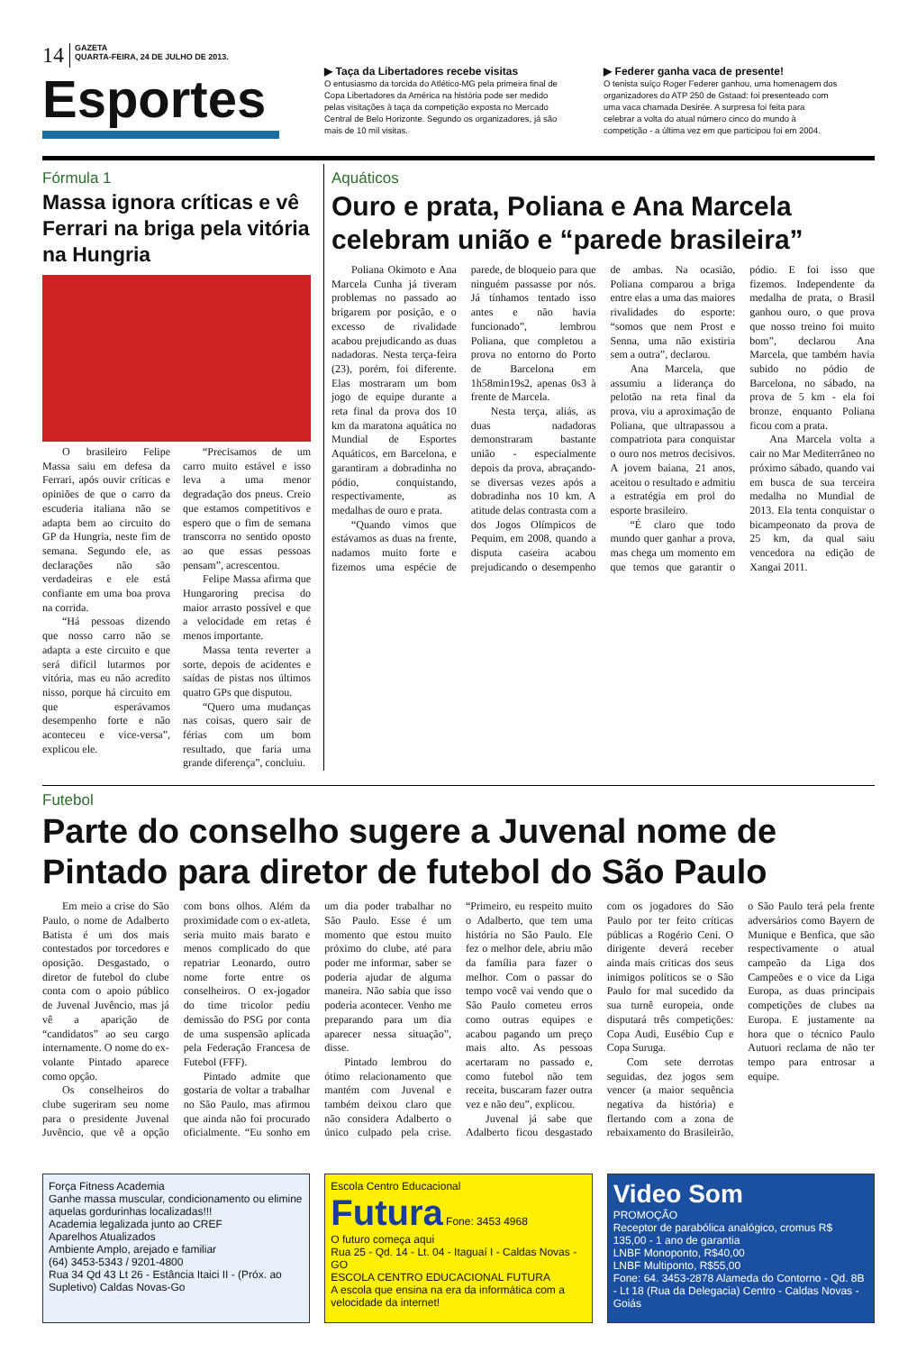14 GAZETA
QUARTA-FEIRA, 24 DE JULHO DE 2013.
Esportes
▶ Taça da Libertadores recebe visitas
O entusiasmo da torcida do Atlético-MG pela primeira final de Copa Libertadores da América na história pode ser medido pelas visitações à taça da competição exposta no Mercado Central de Belo Horizonte. Segundo os organizadores, já são mais de 10 mil visitas.
▶ Federer ganha vaca de presente!
O tenista suíço Roger Federer ganhou, uma homenagem dos organizadores do ATP 250 de Gstaad: foi presenteado com uma vaca chamada Desirée. A surpresa foi feita para celebrar a volta do atual número cinco do mundo à competição - a última vez em que participou foi em 2004.
Fórmula 1
Massa ignora críticas e vê Ferrari na briga pela vitória na Hungria
O brasileiro Felipe Massa saiu em defesa da Ferrari, após ouvir críticas e opiniões de que o carro da escuderia italiana não se adapta bem ao circuito do GP da Hungria, neste fim de semana. Segundo ele, as declarações não são verdadeiras e ele está confiante em uma boa prova na corrida.
“Há pessoas dizendo que nosso carro não se adapta a este circuito e que será difícil lutarmos por vitória, mas eu não acredito nisso, porque há circuito em que esperávamos desempenho forte e não aconteceu e vice-versa”, explicou ele.
“Precisamos de um carro muito estável e isso leva a uma menor degradação dos pneus. Creio que estamos competitivos e espero que o fim de semana transcorra no sentido oposto ao que essas pessoas pensam”, acrescentou.
Felipe Massa afirma que Hungaroring precisa do maior arrasto possível e que a velocidade em retas é menos importante.
Massa tenta reverter a sorte, depois de acidentes e saídas de pistas nos últimos quatro GPs que disputou.
“Quero uma mudanças nas coisas, quero sair de férias com um bom resultado, que faria uma grande diferença”, concluiu.
Aquáticos
Ouro e prata, Poliana e Ana Marcela celebram união e “parede brasileira”
Poliana Okimoto e Ana Marcela Cunha já tiveram problemas no passado ao brigarem por posição, e o excesso de rivalidade acabou prejudicando as duas nadadoras. Nesta terça-feira (23), porém, foi diferente. Elas mostraram um bom jogo de equipe durante a reta final da prova dos 10 km da maratona aquática no Mundial de Esportes Aquáticos, em Barcelona, e garantiram a dobradinha no pódio, conquistando, respectivamente, as medalhas de ouro e prata.
“Quando vimos que estávamos as duas na frente, nadamos muito forte e fizemos uma espécie de parede, de bloqueio para que ninguém passasse por nós. Já tínhamos tentado isso antes e não havia funcionado”, lembrou Poliana, que completou a prova no entorno do Porto de Barcelona em 1h58min19s2, apenas 0s3 à frente de Marcela.
Nesta terça, aliás, as duas nadadoras demonstraram bastante união - especialmente depois da prova, abraçando-se diversas vezes após a dobradinha nos 10 km. A atitude delas contrasta com a dos Jogos Olímpicos de Pequim, em 2008, quando a disputa caseira acabou prejudicando o desempenho de ambas. Na ocasião, Poliana comparou a briga entre elas a uma das maiores rivalidades do esporte: “somos que nem Prost e Senna, uma não existiria sem a outra”, declarou.
Ana Marcela, que assumiu a liderança do pelotão na reta final da prova, viu a aproximação de Poliana, que ultrapassou a compatriota para conquistar o ouro nos metros decisivos. A jovem baiana, 21 anos, aceitou o resultado e admitiu a estratégia em prol do esporte brasileiro.
“É claro que todo mundo quer ganhar a prova, mas chega um momento em que temos que garantir o pódio. E foi isso que fizemos. Independente da medalha de prata, o Brasil ganhou ouro, o que prova que nosso treino foi muito bom”, declarou Ana Marcela, que também havia subido no pódio de Barcelona, no sábado, na prova de 5 km - ela foi bronze, enquanto Poliana ficou com a prata.
Ana Marcela volta a cair no Mar Mediterrâneo no próximo sábado, quando vai em busca de sua terceira medalha no Mundial de 2013. Ela tenta conquistar o bicampeonato da prova de 25 km, da qual saiu vencedora na edição de Xangai 2011.
Futebol
Parte do conselho sugere a Juvenal nome de Pintado para diretor de futebol do São Paulo
Em meio a crise do São Paulo, o nome de Adalberto Batista é um dos mais contestados por torcedores e oposição. Desgastado, o diretor de futebol do clube conta com o apoio público de Juvenal Juvêncio, mas já vê a aparição de “candidatos” ao seu cargo internamente. O nome do ex-volante Pintado aparece como opção.
Os conselheiros do clube sugeriram seu nome para o presidente Juvenal Juvêncio, que vê a opção com bons olhos. Além da proximidade com o ex-atleta, seria muito mais barato e menos complicado do que repatriar Leonardo, outro nome forte entre os conselheiros. O ex-jogador do time tricolor pediu demissão do PSG por conta de uma suspensão aplicada pela Federação Francesa de Futebol (FFF).
Pintado admite que gostaria de voltar a trabalhar no São Paulo, mas afirmou que ainda não foi procurado oficialmente. “Eu sonho em um dia poder trabalhar no São Paulo. Esse é um momento que estou muito próximo do clube, até para poder me informar, saber se poderia ajudar de alguma maneira. Não sabia que isso poderia acontecer. Venho me preparando para um dia aparecer nessa situação”, disse.
Pintado lembrou do ótimo relacionamento que mantém com Juvenal e também deixou claro que não considera Adalberto o único culpado pela crise. “Primeiro, eu respeito muito o Adalberto, que tem uma história no São Paulo. Ele fez o melhor dele, abriu mão da família para fazer o melhor. Com o passar do tempo você vai vendo que o São Paulo cometeu erros como outras equipes e acabou pagando um preço mais alto. As pessoas acertaram no passado e, como futebol não tem receita, buscaram fazer outra vez e não deu”, explicou.
Juvenal já sabe que Adalberto ficou desgastado com os jogadores do São Paulo por ter feito críticas públicas a Rogério Ceni. O dirigente deverá receber ainda mais criticas dos seus inimigos políticos se o São Paulo for mal sucedido da sua turnê europeia, onde disputará três competições: Copa Audi, Eusébio Cup e Copa Suruga.
Com sete derrotas seguidas, dez jogos sem vencer (a maior sequência negativa da história) e flertando com a zona de rebaixamento do Brasileirão, o São Paulo terá pela frente adversários como Bayern de Munique e Benfica, que são respectivamente o atual campeão da Liga dos Campeões e o vice da Liga Europa, as duas principais competições de clubes na Europa. E justamente na hora que o técnico Paulo Autuori reclama de não ter tempo para entrosar a equipe.
Força Fitness Academia
Ganhe massa muscular, condicionamento ou elimine aquelas gordurinhas localizadas!!!
Academia legalizada junto ao CREF
Aparelhos Atualizados
Ambiente Amplo, arejado e familiar
(64) 3453-5343 / 9201-4800
Rua 34 Qd 43 Lt 26 - Estância Itaici II - (Próx. ao Supletivo) Caldas Novas-Go
Escola Centro Educacional
Futura Fone: 3453 4968
O futuro começa aqui
Rua 25 - Qd. 14 - Lt. 04 - Itaguaí I - Caldas Novas - GO
ESCOLA CENTRO EDUCACIONAL FUTURA
A escola que ensina na era da informática com a velocidade da internet!
Video Som
PROMOÇÃO
Receptor de parabólica analógico, cromus R$ 135,00 - 1 ano de garantia
LNBF Monoponto, R$40,00
LNBF Multiponto, R$55,00
Fone: 64. 3453-2878 Alameda do Contorno - Qd. 8B - Lt 18 (Rua da Delegacia) Centro - Caldas Novas - Goiás